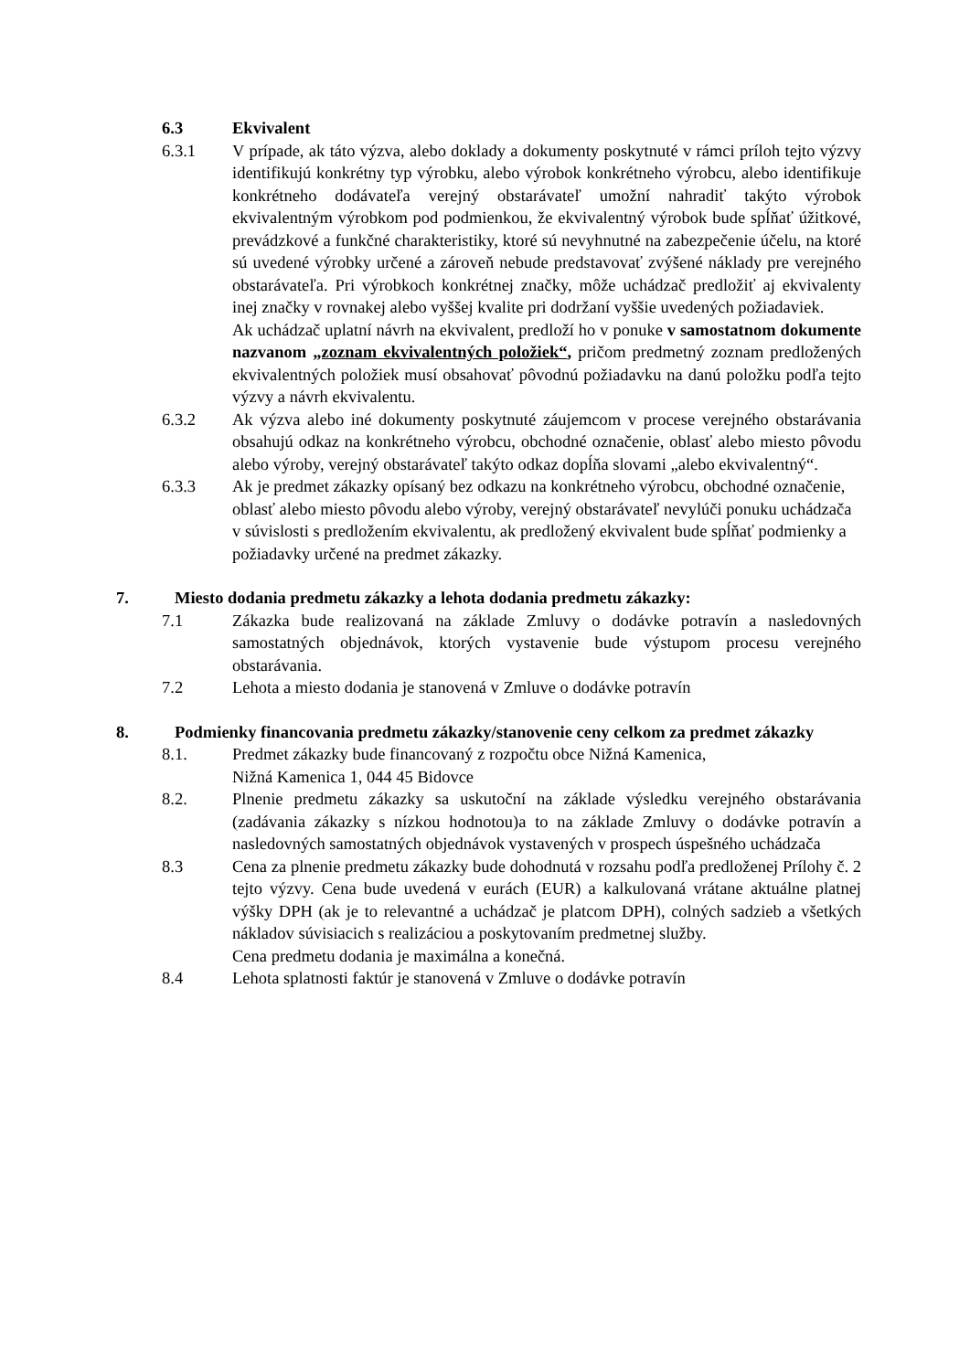6.3 Ekvivalent
6.3.1 V prípade, ak táto výzva, alebo doklady a dokumenty poskytnuté v rámci príloh tejto výzvy identifikujú konkrétny typ výrobku, alebo výrobok konkrétneho výrobcu, alebo identifikuje konkrétneho dodávateľa verejný obstarávateľ umožní nahradiť takýto výrobok ekvivalentným výrobkom pod podmienkou, že ekvivalentný výrobok bude spĺňať úžitkové, prevádzkové a funkčné charakteristiky, ktoré sú nevyhnutné na zabezpečenie účelu, na ktoré sú uvedené výrobky určené a zároveň nebude predstavovať zvýšené náklady pre verejného obstarávateľa. Pri výrobkoch konkrétnej značky, môže uchádzač predložiť aj ekvivalenty inej značky v rovnakej alebo vyššej kvalite pri dodržaní vyššie uvedených požiadaviek.
Ak uchádzač uplatní návrh na ekvivalent, predloží ho v ponuke v samostatnom dokumente nazvanom „zoznam ekvivalentných položiek“, pričom predmetný zoznam predložených ekvivalentných položiek musí obsahovať pôvodnú požiadavku na danú položku podľa tejto výzvy a návrh ekvivalentu.
6.3.2 Ak výzva alebo iné dokumenty poskytnuté záujemcom v procese verejného obstarávania obsahujú odkaz na konkrétneho výrobcu, obchodné označenie, oblasť alebo miesto pôvodu alebo výroby, verejný obstarávateľ takýto odkaz dopĺňa slovami „alebo ekvivalentný“.
6.3.3 Ak je predmet zákazky opísaný bez odkazu na konkrétneho výrobcu, obchodné označenie, oblasť alebo miesto pôvodu alebo výroby, verejný obstarávateľ nevylúči ponuku uchádzača v súvislosti s predložením ekvivalentu, ak predložený ekvivalent bude spĺňať podmienky a požiadavky určené na predmet zákazky.
7. Miesto dodania predmetu zákazky a lehota dodania predmetu zákazky:
7.1 Zákazka bude realizovaná na základe Zmluvy o dodávke potravín a nasledovných samostatných objednávok, ktorých vystavenie bude výstupom procesu verejného obstarávania.
7.2 Lehota a miesto dodania je stanovená v Zmluve o dodávke potravín
8. Podmienky financovania predmetu zákazky/stanovenie ceny celkom za predmet zákazky
8.1. Predmet zákazky bude financovaný z rozpočtu obce Nižná Kamenica,
Nižná Kamenica 1, 044 45 Bidovce
8.2. Plnenie predmetu zákazky sa uskutoční na základe výsledku verejného obstarávania (zadávania zákazky s nízkou hodnotou)a to na základe Zmluvy o dodávke potravín a nasledovných samostatných objednávok vystavených v prospech úspešného uchádzača
8.3 Cena za plnenie predmetu zákazky bude dohodnutá v rozsahu podľa predloženej Prílohy č. 2 tejto výzvy. Cena bude uvedená v eurách (EUR) a kalkulovaná vrátane aktuálne platnej výšky DPH (ak je to relevantné a uchádzač je platcom DPH), colných sadzieb a všetkých nákladov súvisiacich s realizáciou a poskytovaním predmetnej služby.
Cena predmetu dodania je maximálna a konečná.
8.4 Lehota splatnosti faktúr je stanovená v Zmluve o dodávke potravín